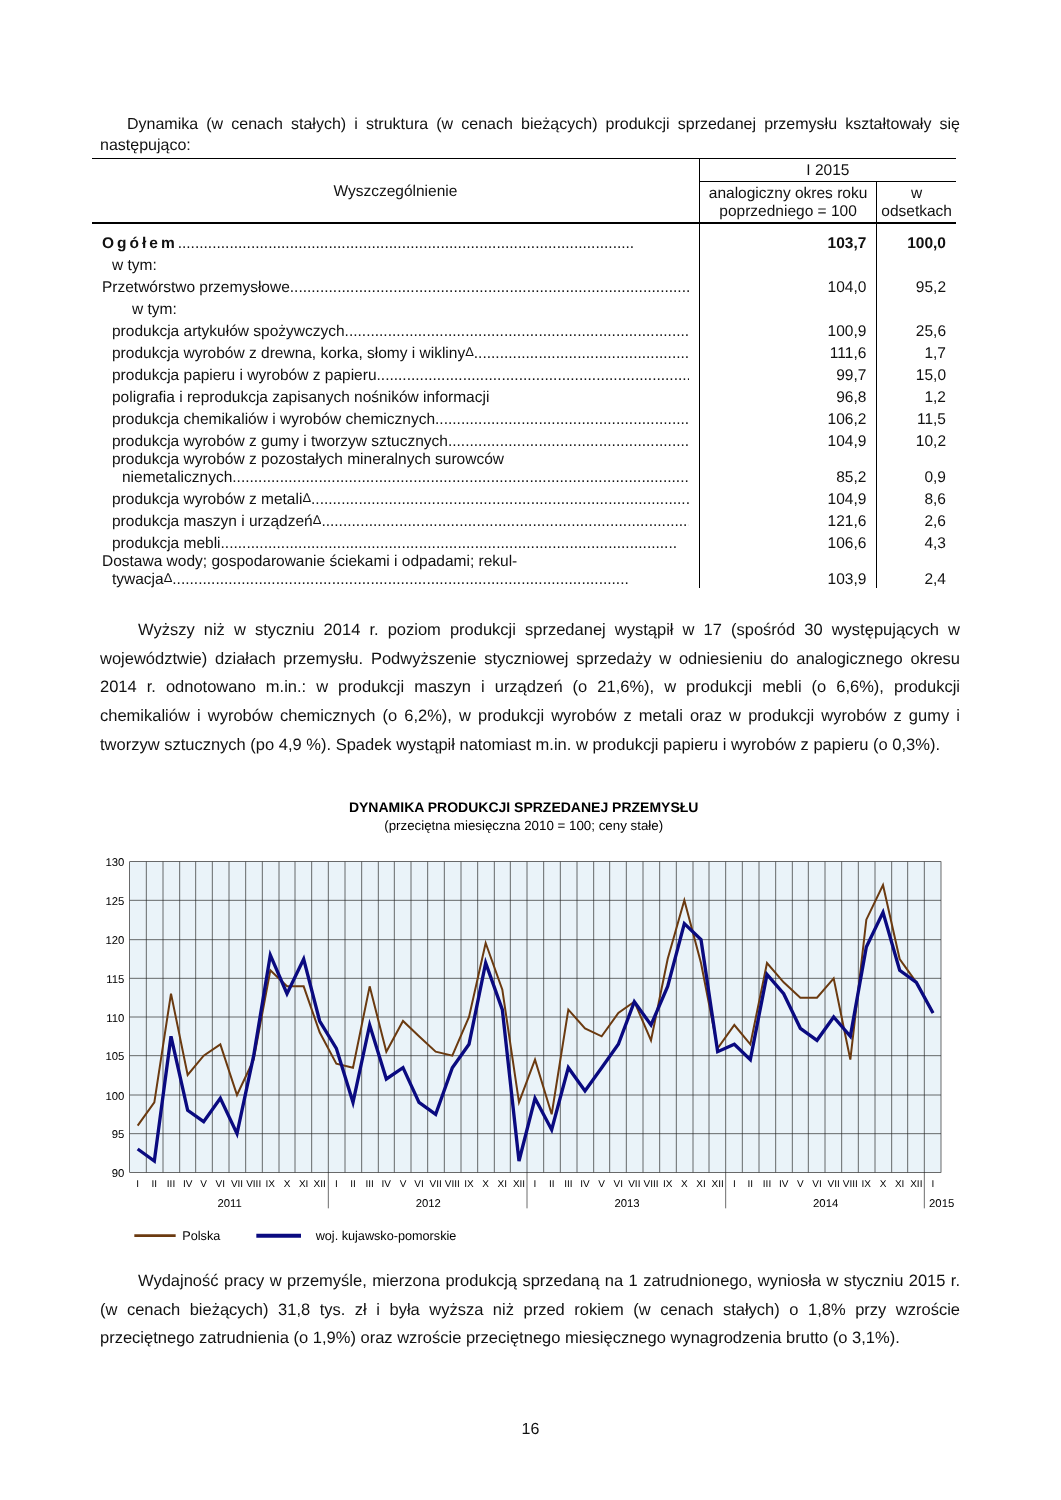Dynamika (w cenach stałych) i struktura (w cenach bieżących) produkcji sprzedanej przemysłu kształtowały się następująco:
| Wyszczególnienie | I 2015 | |
| --- | --- | --- |
| | analogiczny okres roku poprzedniego = 100 | w odsetkach |
| Ogółem | 103,7 | 100,0 |
| w tym: | | |
| Przetwórstwo przemysłowe | 104,0 | 95,2 |
| w tym: | | |
| produkcja artykułów spożywczych | 100,9 | 25,6 |
| produkcja wyrobów z drewna, korka, słomy i wikliny<sup>Δ</sup> | 111,6 | 1,7 |
| produkcja papieru i wyrobów z papieru | 99,7 | 15,0 |
| poligrafia i reprodukcja zapisanych nośników informacji | 96,8 | 1,2 |
| produkcja chemikaliów i wyrobów chemicznych | 106,2 | 11,5 |
| produkcja wyrobów z gumy i tworzyw sztucznych | 104,9 | 10,2 |
| produkcja wyrobów z pozostałych mineralnych surowców niemetalicznych | 85,2 | 0,9 |
| produkcja wyrobów z metali<sup>Δ</sup> | 104,9 | 8,6 |
| produkcja maszyn i urządzeń<sup>Δ</sup> | 121,6 | 2,6 |
| produkcja mebli | 106,6 | 4,3 |
| Dostawa wody; gospodarowanie ściekami i odpadami; rekul- tywacja<sup>Δ</sup> | 103,9 | 2,4 |
Wyższy niż w styczniu 2014 r. poziom produkcji sprzedanej wystąpił w 17 (spośród 30 występujących w województwie) działach przemysłu. Podwyższenie styczniowej sprzedaży w odniesieniu do analogicznego okresu 2014 r. odnotowano m.in.: w produkcji maszyn i urządzeń (o 21,6%), w produkcji mebli (o 6,6%), produkcji chemikaliów i wyrobów chemicznych (o 6,2%), w produkcji wyrobów z metali oraz w produkcji wyrobów z gumy i tworzyw sztucznych (po 4,9 %). Spadek wystąpił natomiast m.in. w produkcji papieru i wyrobów z papieru (o 0,3%).
DYNAMIKA PRODUKCJI SPRZEDANEJ PRZEMYSŁU
(przeciętna miesięczna 2010 = 100; ceny stałe)
130
125
120
115
110
105
100
95
90
I
II
III
IV
V
VI
VII
VIII
IX
X
XI
XII
I
II
III
IV
V
VI
VII
VIII
IX
X
XI
XII
I
II
III
IV
V
VI
VII
VIII
IX
X
XI
XII
I
II
III
IV
V
VI
VII
VIII
IX
X
XI
XII
I
2011
2012
2013
2014
2015
Polska
woj. kujawsko-pomorskie
Wydajność pracy w przemyśle, mierzona produkcją sprzedaną na 1 zatrudnionego, wyniosła w styczniu 2015 r. (w cenach bieżących) 31,8 tys. zł i była wyższa niż przed rokiem (w cenach stałych) o 1,8% przy wzroście przeciętnego zatrudnienia (o 1,9%) oraz wzroście przeciętnego miesięcznego wynagrodzenia brutto (o 3,1%).
16